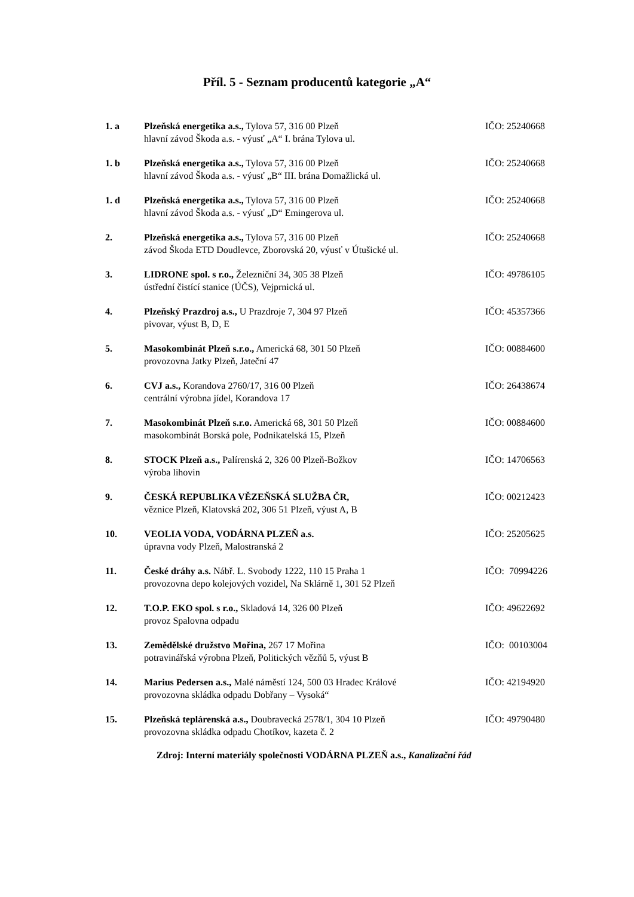Příl. 5 - Seznam producentů kategorie „A“
1. a Plzeňská energetika a.s., Tylova 57, 316 00 Plzeň
hlavní závod Škoda a.s. - výusť „A“ I. brána Tylova ul.
IČO: 25240668
1. b Plzeňská energetika a.s., Tylova 57, 316 00 Plzeň
hlavní závod Škoda a.s. - výusť „B“ III. brána Domažlická ul.
IČO: 25240668
1. d Plzeňská energetika a.s., Tylova 57, 316 00 Plzeň
hlavní závod Škoda a.s. - výusť „D“ Emingerova ul.
IČO: 25240668
2. Plzeňská energetika a.s., Tylova 57, 316 00 Plzeň
závod Škoda ETD Doudlevce, Zborovská 20, výusť v Útušické ul.
IČO: 25240668
3. LIDRONE spol. s r.o., Železniční 34, 305 38 Plzeň
ústřední čistící stanice (ÚČS), Vejprnická ul.
IČO: 49786105
4. Plzeňský Prazdroj a.s., U Prazdroje 7, 304 97 Plzeň
pivovar, výust B, D, E
IČO: 45357366
5. Masokombinát Plzeň s.r.o., Americká 68, 301 50 Plzeň
provozovna Jatky Plzeň, Jateční 47
IČO: 00884600
6. CVJ a.s., Korandova 2760/17, 316 00 Plzeň
centrální výrobna jídel, Korandova 17
IČO: 26438674
7. Masokombinát Plzeň s.r.o. Americká 68, 301 50 Plzeň
masokombinát Borská pole, Podnikatelská 15, Plzeň
IČO: 00884600
8. STOCK Plzeň a.s., Palírenská 2, 326 00 Plzeň-Božkov
výroba lihovin
IČO: 14706563
9. ČESKÁ REPUBLIKA VĚZEŇSKÁ SLUŽBA ČR,
věznice Plzeň, Klatovská 202, 306 51 Plzeň, výust A, B
IČO: 00212423
10. VEOLIA VODA, VODÁRNA PLZEŇ a.s.
úpravna vody Plzeň, Malostranská 2
IČO: 25205625
11. České dráhy a.s. Nábř. L. Svobody 1222, 110 15 Praha 1
provozovna depo kolejových vozidel, Na Sklárně 1, 301 52 Plzeň
IČO: 70994226
12. T.O.P. EKO spol. s r.o., Skladová 14, 326 00 Plzeň
provoz Spalovna odpadu
IČO: 49622692
13. Zemědělské družstvo Mořina, 267 17 Mořina
potravinářská výrobna Plzeň, Politických vězňů 5, výust B
IČO: 00103004
14. Marius Pedersen a.s., Malé náměstí 124, 500 03 Hradec Králové
provozovna skládka odpadu Dobřany – Vysoká“
IČO: 42194920
15. Plzeňská teplárenská a.s., Doubravecká 2578/1, 304 10 Plzeň
provozovna skládka odpadu Chotíkov, kazeta č. 2
IČO: 49790480
Zdroj: Interní materiály společnosti VODÁRNA PLZEŇ a.s., Kanalizační řád